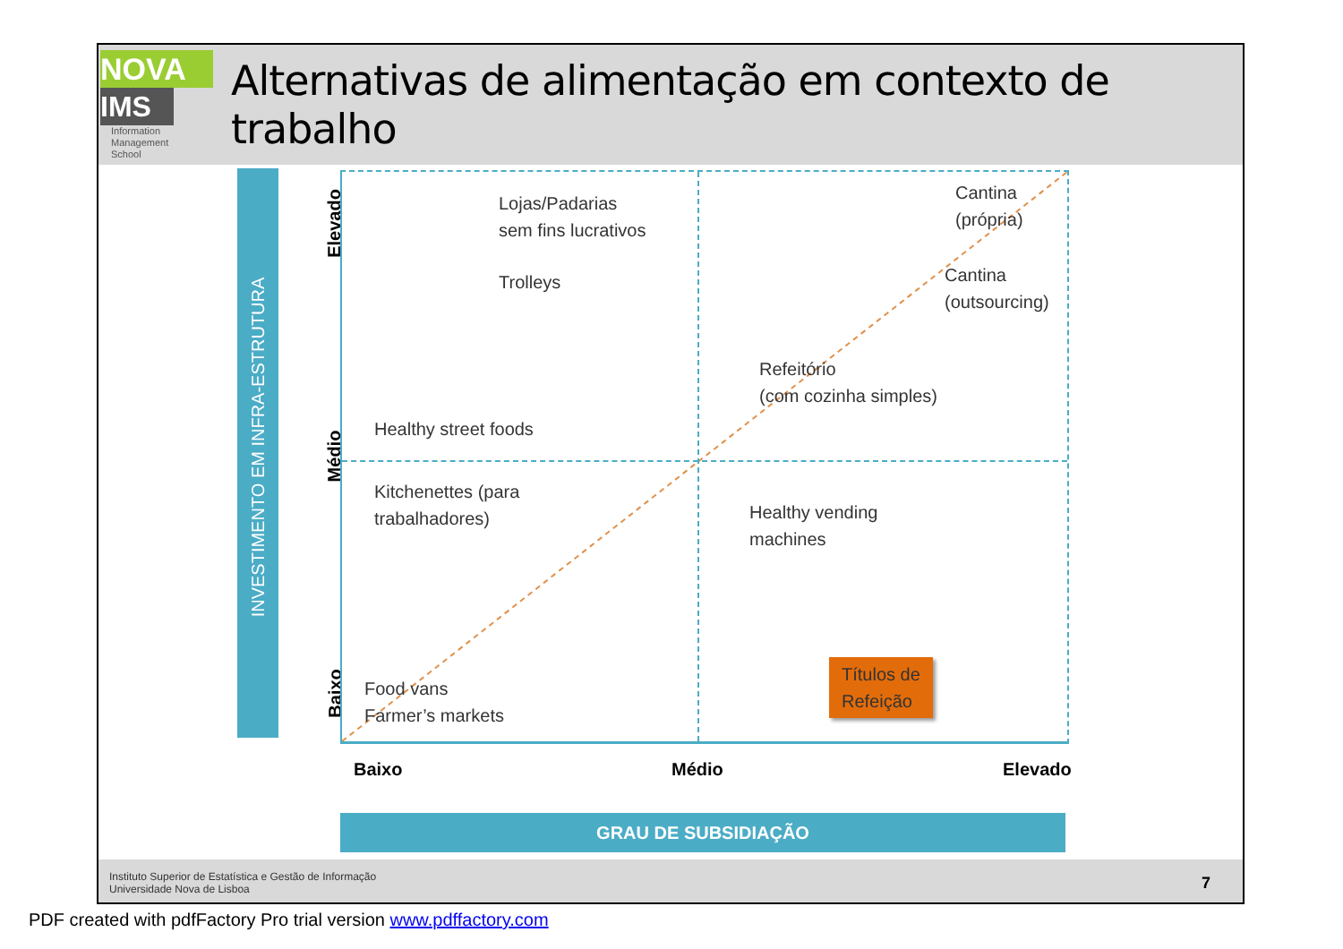NOVA
IMS
Information
Management
School
Alternativas de alimentação em contexto de trabalho
INVESTIMENTO EM INFRA-ESTRUTURA
Elevado
Médio
Baixo
Lojas/Padarias
sem fins lucrativos
Trolleys
Cantina
(própria)
Cantina
(outsourcing)
Refeitório
(com cozinha simples)
Healthy street foods
Kitchenettes (para
trabalhadores)
Healthy vending
machines
Food vans
Farmer’s markets
Títulos de
Refeição
Baixo Médio Elevado
GRAU DE SUBSIDIAÇÃO
Instituto Superior de Estatística e Gestão de Informação
Universidade Nova de Lisboa
7
PDF created with pdfFactory Pro trial version www.pdffactory.com